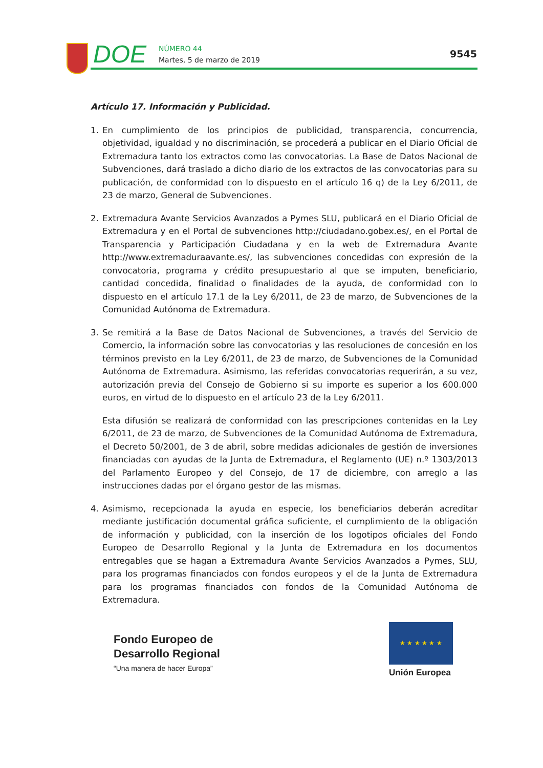DOE
NÚMERO 44
Martes, 5 de marzo de 2019
9545
Artículo 17. Información y Publicidad.
1. En cumplimiento de los principios de publicidad, transparencia, concurrencia, objetividad, igualdad y no discriminación, se procederá a publicar en el Diario Oficial de Extremadura tanto los extractos como las convocatorias. La Base de Datos Nacional de Subvenciones, dará traslado a dicho diario de los extractos de las convocatorias para su publicación, de conformidad con lo dispuesto en el artículo 16 q) de la Ley 6/2011, de 23 de marzo, General de Subvenciones.
2. Extremadura Avante Servicios Avanzados a Pymes SLU, publicará en el Diario Oficial de Extremadura y en el Portal de subvenciones http://ciudadano.gobex.es/, en el Portal de Transparencia y Participación Ciudadana y en la web de Extremadura Avante http://www.extremaduraavante.es/, las subvenciones concedidas con expresión de la convocatoria, programa y crédito presupuestario al que se imputen, beneficiario, cantidad concedida, finalidad o finalidades de la ayuda, de conformidad con lo dispuesto en el artículo 17.1 de la Ley 6/2011, de 23 de marzo, de Subvenciones de la Comunidad Autónoma de Extremadura.
3. Se remitirá a la Base de Datos Nacional de Subvenciones, a través del Servicio de Comercio, la información sobre las convocatorias y las resoluciones de concesión en los términos previsto en la Ley 6/2011, de 23 de marzo, de Subvenciones de la Comunidad Autónoma de Extremadura. Asimismo, las referidas convocatorias requerirán, a su vez, autorización previa del Consejo de Gobierno si su importe es superior a los 600.000 euros, en virtud de lo dispuesto en el artículo 23 de la Ley 6/2011.
Esta difusión se realizará de conformidad con las prescripciones contenidas en la Ley 6/2011, de 23 de marzo, de Subvenciones de la Comunidad Autónoma de Extremadura, el Decreto 50/2001, de 3 de abril, sobre medidas adicionales de gestión de inversiones financiadas con ayudas de la Junta de Extremadura, el Reglamento (UE) n.º 1303/2013 del Parlamento Europeo y del Consejo, de 17 de diciembre, con arreglo a las instrucciones dadas por el órgano gestor de las mismas.
4. Asimismo, recepcionada la ayuda en especie, los beneficiarios deberán acreditar mediante justificación documental gráfica suficiente, el cumplimiento de la obligación de información y publicidad, con la inserción de los logotipos oficiales del Fondo Europeo de Desarrollo Regional y la Junta de Extremadura en los documentos entregables que se hagan a Extremadura Avante Servicios Avanzados a Pymes, SLU, para los programas financiados con fondos europeos y el de la Junta de Extremadura para los programas financiados con fondos de la Comunidad Autónoma de Extremadura.
Fondo Europeo de
Desarrollo Regional
“Una manera de hacer Europa”
★ ★ ★ ★ ★ ★
Unión Europea